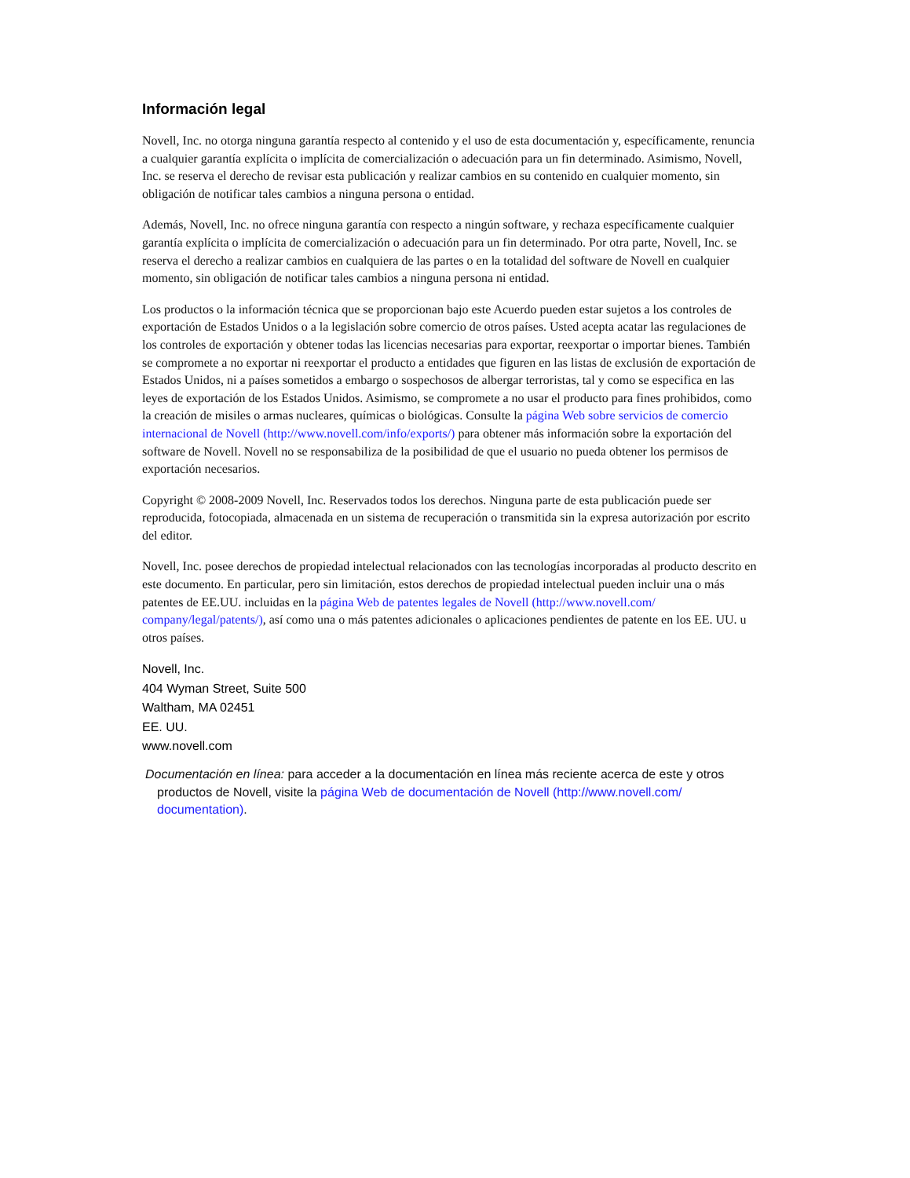Información legal
Novell, Inc. no otorga ninguna garantía respecto al contenido y el uso de esta documentación y, específicamente, renuncia a cualquier garantía explícita o implícita de comercialización o adecuación para un fin determinado. Asimismo, Novell, Inc. se reserva el derecho de revisar esta publicación y realizar cambios en su contenido en cualquier momento, sin obligación de notificar tales cambios a ninguna persona o entidad.
Además, Novell, Inc. no ofrece ninguna garantía con respecto a ningún software, y rechaza específicamente cualquier garantía explícita o implícita de comercialización o adecuación para un fin determinado. Por otra parte, Novell, Inc. se reserva el derecho a realizar cambios en cualquiera de las partes o en la totalidad del software de Novell en cualquier momento, sin obligación de notificar tales cambios a ninguna persona ni entidad.
Los productos o la información técnica que se proporcionan bajo este Acuerdo pueden estar sujetos a los controles de exportación de Estados Unidos o a la legislación sobre comercio de otros países. Usted acepta acatar las regulaciones de los controles de exportación y obtener todas las licencias necesarias para exportar, reexportar o importar bienes. También se compromete a no exportar ni reexportar el producto a entidades que figuren en las listas de exclusión de exportación de Estados Unidos, ni a países sometidos a embargo o sospechosos de albergar terroristas, tal y como se especifica en las leyes de exportación de los Estados Unidos. Asimismo, se compromete a no usar el producto para fines prohibidos, como la creación de misiles o armas nucleares, químicas o biológicas. Consulte la página Web sobre servicios de comercio internacional de Novell (http://www.novell.com/info/exports/) para obtener más información sobre la exportación del software de Novell. Novell no se responsabiliza de la posibilidad de que el usuario no pueda obtener los permisos de exportación necesarios.
Copyright © 2008-2009 Novell, Inc. Reservados todos los derechos. Ninguna parte de esta publicación puede ser reproducida, fotocopiada, almacenada en un sistema de recuperación o transmitida sin la expresa autorización por escrito del editor.
Novell, Inc. posee derechos de propiedad intelectual relacionados con las tecnologías incorporadas al producto descrito en este documento. En particular, pero sin limitación, estos derechos de propiedad intelectual pueden incluir una o más patentes de EE.UU. incluidas en la página Web de patentes legales de Novell (http://www.novell.com/ company/legal/patents/), así como una o más patentes adicionales o aplicaciones pendientes de patente en los EE. UU. u otros países.
Novell, Inc.
404 Wyman Street, Suite 500
Waltham, MA 02451
EE. UU.
www.novell.com
Documentación en línea: para acceder a la documentación en línea más reciente acerca de este y otros productos de Novell, visite la página Web de documentación de Novell (http://www.novell.com/ documentation).